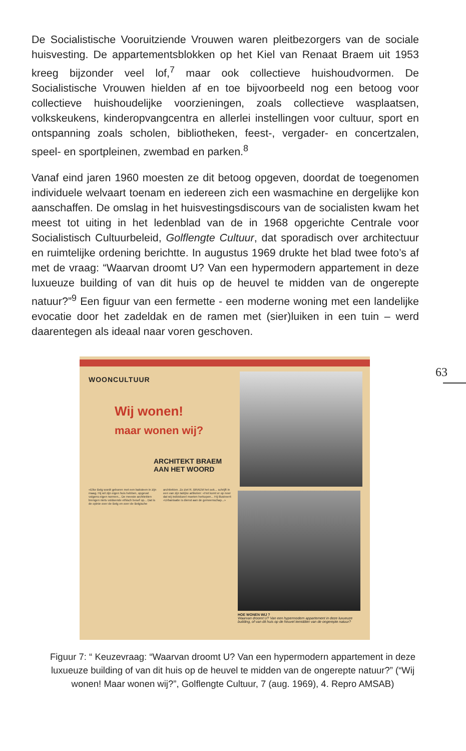De Socialistische Vooruitziende Vrouwen waren pleitbezorgers van de sociale huisvesting. De appartementsblokken op het Kiel van Renaat Braem uit 1953 kreeg bijzonder veel lof,<sup>7</sup> maar ook collectieve huishoudvormen. De Socialistische Vrouwen hielden af en toe bijvoorbeeld nog een betoog voor collectieve huishoudelijke voorzieningen, zoals collectieve wasplaatsen, volkskeukens, kinderopvangcentra en allerlei instellingen voor cultuur, sport en ontspanning zoals scholen, bibliotheken, feest-, vergader- en concertzalen, speel- en sportpleinen, zwembad en parken.<sup>8</sup>
Vanaf eind jaren 1960 moesten ze dit betoog opgeven, doordat de toegenomen individuele welvaart toenam en iedereen zich een wasmachine en dergelijke kon aanschaffen. De omslag in het huisvestingsdiscours van de socialisten kwam het meest tot uiting in het ledenblad van de in 1968 opgerichte Centrale voor Socialistisch Cultuurbeleid, Golflengte Cultuur, dat sporadisch over architectuur en ruimtelijke ordening berichtte. In augustus 1969 drukte het blad twee foto’s af met de vraag: “Waarvan droomt U? Van een hypermodern appartement in deze luxueuze building of van dit huis op de heuvel te midden van de ongerepte natuur?”<sup>9</sup> Een figuur van een fermette - een moderne woning met een landelijke evocatie door het zadeldak en de ramen met (sier)luiken in een tuin – werd daarentegen als ideaal naar voren geschoven.
63
WOONCULTUUR
Wij wonen!
maar wonen wij?
ARCHITEKT BRAEM
AAN HET WOORD
«Elke Belg wordt geboren met een baksteen in zijn maag. Hij wil zijn eigen huis hebben, opgevat volgens eigen normen... De meeste architekten brengen niets voldoende ethisch besef op... Dat is de opinie over de Belg en over de Belgische architekten. Zo ziet R. BRAEM het ook... schrijft in een van zijn talrijke artikelen: «Het komt er op neer dat wij individueel moeten herkopen... Hij illustreert: «Urbanisatie is dienst aan de gemeenschap...»
HOE WONEN WIJ ?
Waarvan droomt U? Van een hypermodern appartement in deze luxueuze building, of van dit huis op de heuvel temidden van de ongerepte natuur?
Figuur 7: “ Keuzevraag: “Waarvan droomt U? Van een hypermodern appartement in deze luxueuze building of van dit huis op de heuvel te midden van de ongerepte natuur?” (“Wij wonen! Maar wonen wij?”, Golflengte Cultuur, 7 (aug. 1969), 4. Repro AMSAB)